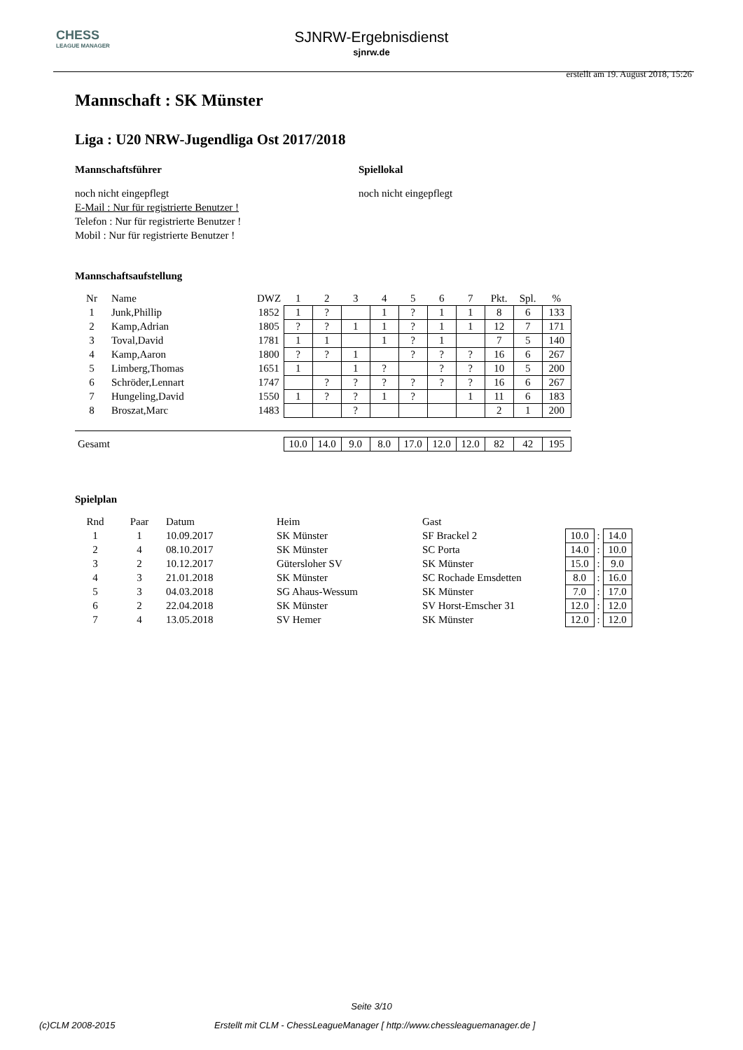CHESS
LEAGUE MANAGER
SJNRW-Ergebnisdienst
sjnrw.de
erstellt am 19. August 2018, 15:26
Mannschaft : SK Münster
Liga : U20 NRW-Jugendliga Ost 2017/2018
Mannschaftsführer
noch nicht eingepflegt
E-Mail : Nur für registrierte Benutzer !
Telefon : Nur für registrierte Benutzer !
Mobil : Nur für registrierte Benutzer !
Spiellokal
noch nicht eingepflegt
Mannschaftsaufstellung
| Nr | Name | DWZ | 1 | 2 | 3 | 4 | 5 | 6 | 7 | Pkt. | Spl. | % |
| --- | --- | --- | --- | --- | --- | --- | --- | --- | --- | --- | --- | --- |
| 1 | Junk,Phillip | 1852 | 1 | ? | | 1 | ? | 1 | 1 | 8 | 6 | 133 |
| 2 | Kamp,Adrian | 1805 | ? | ? | 1 | 1 | ? | 1 | 1 | 12 | 7 | 171 |
| 3 | Toval,David | 1781 | 1 | 1 | | 1 | ? | 1 | | 7 | 5 | 140 |
| 4 | Kamp,Aaron | 1800 | ? | ? | 1 | | ? | ? | ? | 16 | 6 | 267 |
| 5 | Limberg,Thomas | 1651 | 1 | | 1 | ? | | ? | ? | 10 | 5 | 200 |
| 6 | Schröder,Lennart | 1747 | | ? | ? | ? | ? | ? | ? | 16 | 6 | 267 |
| 7 | Hungeling,David | 1550 | 1 | ? | ? | 1 | ? | | 1 | 11 | 6 | 183 |
| 8 | Broszat,Marc | 1483 | | | ? | | | | | 2 | 1 | 200 |
| Gesamt | | | 10.0 | 14.0 | 9.0 | 8.0 | 17.0 | 12.0 | 12.0 | 82 | 42 | 195 |
Spielplan
| Rnd | Paar | Datum | Heim | Gast | | | |
| --- | --- | --- | --- | --- | --- | --- | --- |
| 1 | 1 | 10.09.2017 | SK Münster | SF Brackel 2 | 10.0 | : | 14.0 |
| 2 | 4 | 08.10.2017 | SK Münster | SC Porta | 14.0 | : | 10.0 |
| 3 | 2 | 10.12.2017 | Gütersloher SV | SK Münster | 15.0 | : | 9.0 |
| 4 | 3 | 21.01.2018 | SK Münster | SC Rochade Emsdetten | 8.0 | : | 16.0 |
| 5 | 3 | 04.03.2018 | SG Ahaus-Wessum | SK Münster | 7.0 | : | 17.0 |
| 6 | 2 | 22.04.2018 | SK Münster | SV Horst-Emscher 31 | 12.0 | : | 12.0 |
| 7 | 4 | 13.05.2018 | SV Hemer | SK Münster | 12.0 | : | 12.0 |
Seite 3/10
(c)CLM 2008-2015 Erstellt mit CLM - ChessLeagueManager [ http://www.chessleaguemanager.de ]